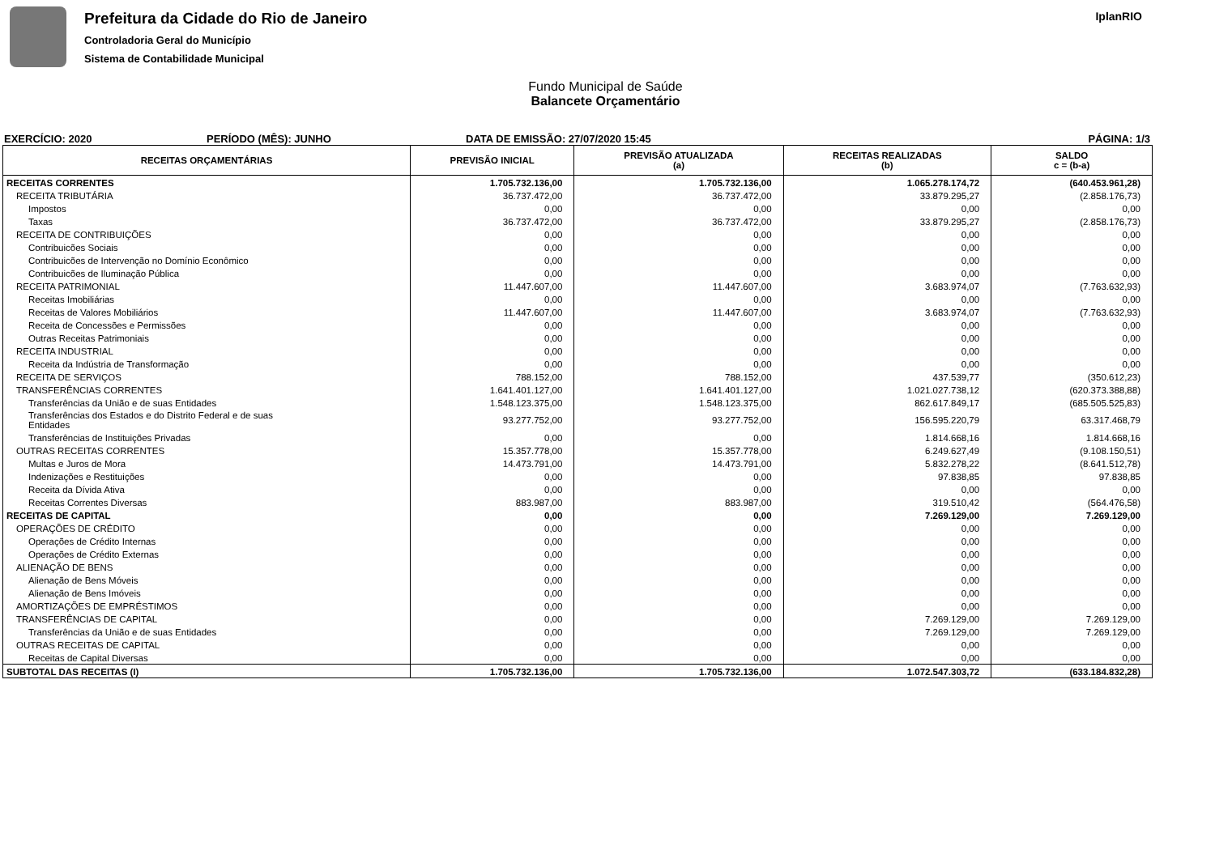Prefeitura da Cidade do Rio de Janeiro
Controladoria Geral do Município
Sistema de Contabilidade Municipal
IplanRIO
Fundo Municipal de Saúde
Balancete Orçamentário
EXERCÍCIO: 2020 PERÍODO (MÊS): JUNHO DATA DE EMISSÃO: 27/07/2020 15:45 PÁGINA: 1/3
| RECEITAS ORÇAMENTÁRIAS | PREVISÃO INICIAL | PREVISÃO ATUALIZADA (a) | RECEITAS REALIZADAS (b) | SALDO c = (b-a) |
| --- | --- | --- | --- | --- |
| RECEITAS CORRENTES | 1.705.732.136,00 | 1.705.732.136,00 | 1.065.278.174,72 | (640.453.961,28) |
| RECEITA TRIBUTÁRIA | 36.737.472,00 | 36.737.472,00 | 33.879.295,27 | (2.858.176,73) |
| Impostos | 0,00 | 0,00 | 0,00 | 0,00 |
| Taxas | 36.737.472,00 | 36.737.472,00 | 33.879.295,27 | (2.858.176,73) |
| RECEITA DE CONTRIBUIÇÕES | 0,00 | 0,00 | 0,00 | 0,00 |
| Contribuicões Sociais | 0,00 | 0,00 | 0,00 | 0,00 |
| Contribuicões de Intervenção no Domínio Econômico | 0,00 | 0,00 | 0,00 | 0,00 |
| Contribuicões de Iluminação Pública | 0,00 | 0,00 | 0,00 | 0,00 |
| RECEITA PATRIMONIAL | 11.447.607,00 | 11.447.607,00 | 3.683.974,07 | (7.763.632,93) |
| Receitas Imobiliárias | 0,00 | 0,00 | 0,00 | 0,00 |
| Receitas de Valores Mobiliários | 11.447.607,00 | 11.447.607,00 | 3.683.974,07 | (7.763.632,93) |
| Receita de Concessões e Permissões | 0,00 | 0,00 | 0,00 | 0,00 |
| Outras Receitas Patrimoniais | 0,00 | 0,00 | 0,00 | 0,00 |
| RECEITA INDUSTRIAL | 0,00 | 0,00 | 0,00 | 0,00 |
| Receita da Indústria de Transformação | 0,00 | 0,00 | 0,00 | 0,00 |
| RECEITA DE SERVIÇOS | 788.152,00 | 788.152,00 | 437.539,77 | (350.612,23) |
| TRANSFERÊNCIAS CORRENTES | 1.641.401.127,00 | 1.641.401.127,00 | 1.021.027.738,12 | (620.373.388,88) |
| Transferências da União e de suas Entidades | 1.548.123.375,00 | 1.548.123.375,00 | 862.617.849,17 | (685.505.525,83) |
| Transferências dos Estados e do Distrito Federal e de suas Entidades | 93.277.752,00 | 93.277.752,00 | 156.595.220,79 | 63.317.468,79 |
| Transferências de Instituições Privadas | 0,00 | 0,00 | 1.814.668,16 | 1.814.668,16 |
| OUTRAS RECEITAS CORRENTES | 15.357.778,00 | 15.357.778,00 | 6.249.627,49 | (9.108.150,51) |
| Multas e Juros de Mora | 14.473.791,00 | 14.473.791,00 | 5.832.278,22 | (8.641.512,78) |
| Indenizações e Restituições | 0,00 | 0,00 | 97.838,85 | 97.838,85 |
| Receita da Dívida Ativa | 0,00 | 0,00 | 0,00 | 0,00 |
| Receitas Correntes Diversas | 883.987,00 | 883.987,00 | 319.510,42 | (564.476,58) |
| RECEITAS DE CAPITAL | 0,00 | 0,00 | 7.269.129,00 | 7.269.129,00 |
| OPERAÇÕES DE CRÉDITO | 0,00 | 0,00 | 0,00 | 0,00 |
| Operações de Crédito Internas | 0,00 | 0,00 | 0,00 | 0,00 |
| Operações de Crédito Externas | 0,00 | 0,00 | 0,00 | 0,00 |
| ALIENAÇÃO DE BENS | 0,00 | 0,00 | 0,00 | 0,00 |
| Alienação de Bens Móveis | 0,00 | 0,00 | 0,00 | 0,00 |
| Alienação de Bens Imóveis | 0,00 | 0,00 | 0,00 | 0,00 |
| AMORTIZAÇÕES DE EMPRÉSTIMOS | 0,00 | 0,00 | 0,00 | 0,00 |
| TRANSFERÊNCIAS DE CAPITAL | 0,00 | 0,00 | 7.269.129,00 | 7.269.129,00 |
| Transferências da União e de suas Entidades | 0,00 | 0,00 | 7.269.129,00 | 7.269.129,00 |
| OUTRAS RECEITAS DE CAPITAL | 0,00 | 0,00 | 0,00 | 0,00 |
| Receitas de Capital Diversas | 0,00 | 0,00 | 0,00 | 0,00 |
| SUBTOTAL DAS RECEITAS (I) | 1.705.732.136,00 | 1.705.732.136,00 | 1.072.547.303,72 | (633.184.832,28) |